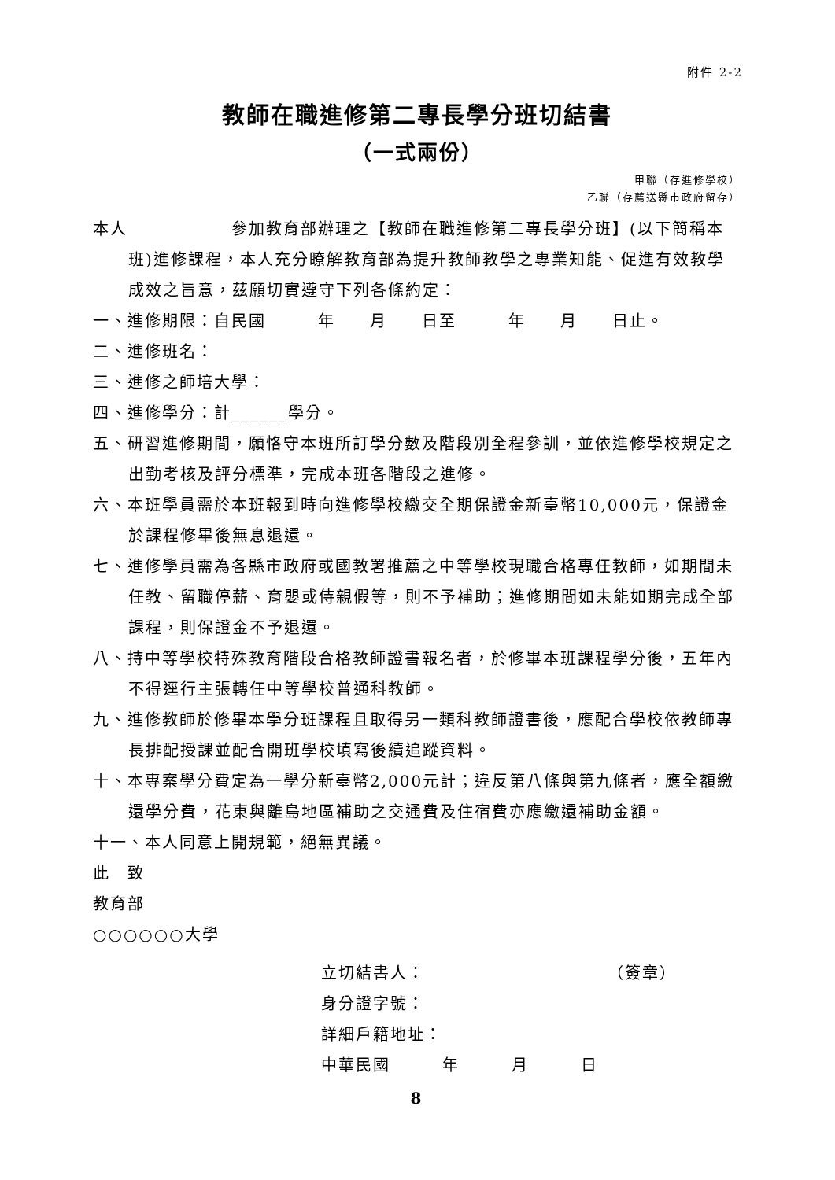附件 2-2
教師在職進修第二專長學分班切結書
（一式兩份）
甲聯（存進修學校）
乙聯（存薦送縣市政府留存）
本人　　　　　　參加教育部辦理之【教師在職進修第二專長學分班】(以下簡稱本班)進修課程，本人充分瞭解教育部為提升教師教學之專業知能、促進有效教學成效之旨意，茲願切實遵守下列各條約定：
一、進修期限：自民國　　　年　　月　　日至　　　年　　月　　日止。
二、進修班名：
三、進修之師培大學：
四、進修學分：計______學分。
五、研習進修期間，願恪守本班所訂學分數及階段別全程參訓，並依進修學校規定之出勤考核及評分標準，完成本班各階段之進修。
六、本班學員需於本班報到時向進修學校繳交全期保證金新臺幣10,000元，保證金於課程修畢後無息退還。
七、進修學員需為各縣市政府或國教署推薦之中等學校現職合格專任教師，如期間未任教、留職停薪、育嬰或侍親假等，則不予補助；進修期間如未能如期完成全部課程，則保證金不予退還。
八、持中等學校特殊教育階段合格教師證書報名者，於修畢本班課程學分後，五年內不得逕行主張轉任中等學校普通科教師。
九、進修教師於修畢本學分班課程且取得另一類科教師證書後，應配合學校依教師專長排配授課並配合開班學校填寫後續追蹤資料。
十、本專案學分費定為一學分新臺幣2,000元計；違反第八條與第九條者，應全額繳還學分費，花東與離島地區補助之交通費及住宿費亦應繳還補助金額。
十一、本人同意上開規範，絕無異議。
此　致
教育部
○○○○○○大學
立切結書人：　　　　　　　　　　　（簽章）
身分證字號：
詳細戶籍地址：
中華民國　　　年　　　月　　　日
8